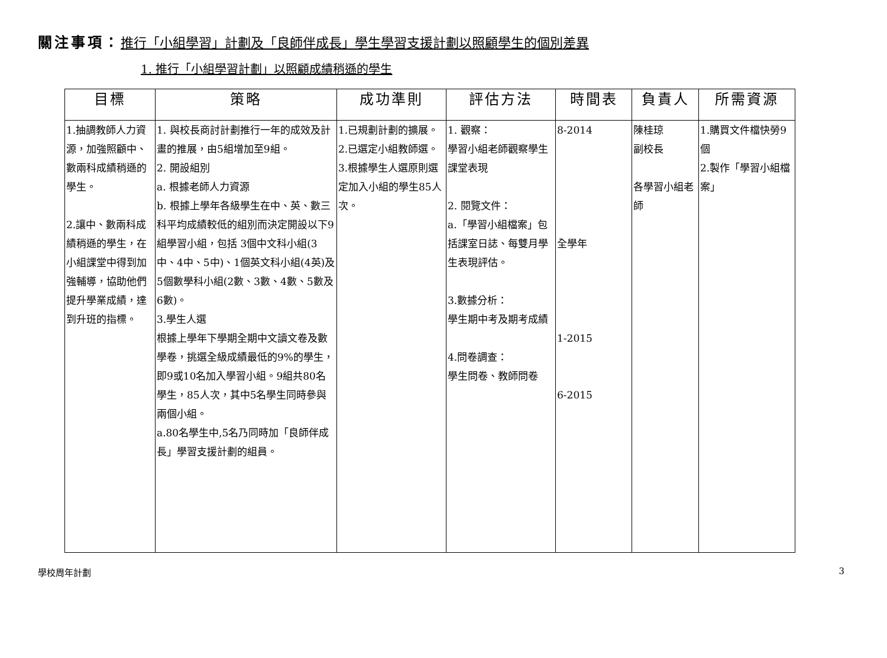關注事項：推行「小組學習」計劃及「良師伴成長」學生學習支援計劃以照顧學生的個別差異
1. 推行「小組學習計劃」以照顧成績稍遜的學生
| 目標 | 策略 | 成功準則 | 評估方法 | 時間表 | 負責人 | 所需資源 |
| --- | --- | --- | --- | --- | --- | --- |
| 1.抽調教師人力資源，加強照顧中、數兩科成績稍遜的學生。 2.讓中、數兩科成績稍遜的學生，在小組課堂中得到加強輔導，協助他們提升學業成績，達到升班的指標。 | 1. 與校長商討計劃推行一年的成效及計畫的推展，由5組增加至9組。 2. 開設組別 a. 根據老師人力資源 b. 根據上學年各級學生在中、英、數三科平均成績較低的組別而決定開設以下9組學習小組，包括 3個中文科小組(3中、4中、5中)、1個英文科小組(4英)及5個數學科小組(2數、3數、4數、5數及6數)。 3.學生人選 根據上學年下學期全期中文讀文卷及數學卷，挑選全級成績最低的9%的學生，即9或10名加入學習小組。9組共80名學生，85人次，其中5名學生同時參與兩個小組。 a.80名學生中,5名乃同時加「良師伴成長」學習支援計劃的組員。 | 1.已規劃計劃的擴展。 2.已選定小組教師選。 3.根據學生人選原則選定加入小組的學生85人次。 | 1. 觀察： 學習小組老師觀察學生課堂表現 2. 閱覽文件： a.「學習小組檔案」包括課室日誌、每雙月學生表現評估。 3.數據分析： 學生期中考及期考成績 4.問卷調查： 學生問卷、教師問卷 | 8-2014 全學年 1-2015 6-2015 | 陳桂琼 副校長 各學習小組老師 | 1.購買文件檔快勞9個 2.製作「學習小組檔案」 |
學校周年計劃 3